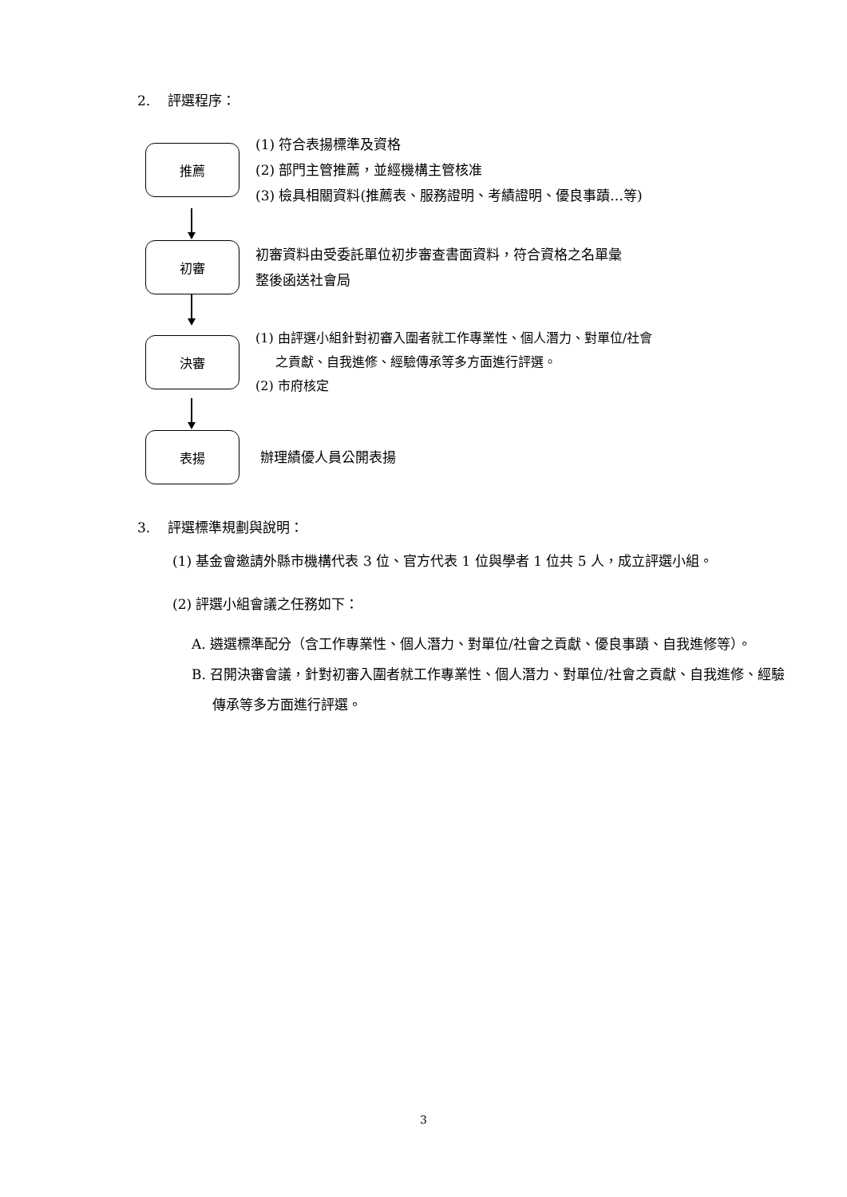2. 評選程序：
推薦
(1) 符合表揚標準及資格
(2) 部門主管推薦，並經機構主管核准
(3) 檢具相關資料(推薦表、服務證明、考績證明、優良事蹟…等)
初審
初審資料由受委託單位初步審查書面資料，符合資格之名單彙
整後函送社會局
決審
(1) 由評選小組針對初審入圍者就工作專業性、個人潛力、對單位/社會
之貢獻、自我進修、經驗傳承等多方面進行評選。
(2) 市府核定
表揚
辦理績優人員公開表揚
3. 評選標準規劃與說明：
(1) 基金會邀請外縣市機構代表 3 位、官方代表 1 位與學者 1 位共 5 人，成立評選小組。
(2) 評選小組會議之任務如下：
A. 遴選標準配分（含工作專業性、個人潛力、對單位/社會之貢獻、優良事蹟、自我進修等）。
B. 召開決審會議，針對初審入圍者就工作專業性、個人潛力、對單位/社會之貢獻、自我進修、經驗傳承等多方面進行評選。
3